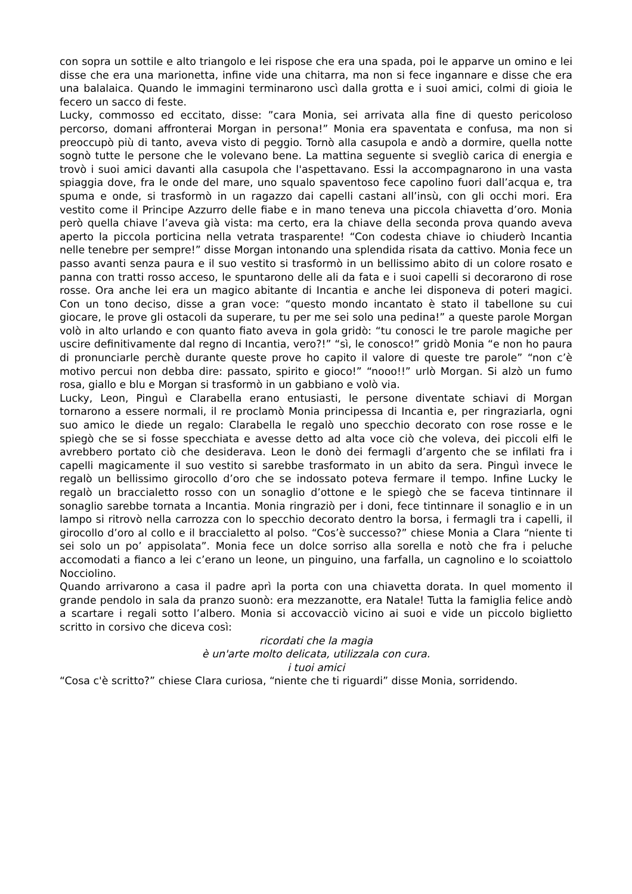con sopra un sottile e alto triangolo e lei rispose che era una spada, poi le apparve un omino e lei disse che era una marionetta, infine vide una chitarra, ma non si fece ingannare e disse che era una balalaica. Quando le immagini terminarono uscì dalla grotta e i suoi amici, colmi di gioia le fecero un sacco di feste.
Lucky, commosso ed eccitato, disse: ”cara Monia, sei arrivata alla fine di questo pericoloso percorso, domani affronterai Morgan in persona!” Monia era spaventata e confusa, ma non si preoccupò più di tanto, aveva visto di peggio. Tornò alla casupola e andò a dormire, quella notte sognò tutte le persone che le volevano bene. La mattina seguente si svegliò carica di energia e trovò i suoi amici davanti alla casupola che l'aspettavano. Essi la accompagnarono in una vasta spiaggia dove, fra le onde del mare, uno squalo spaventoso fece capolino fuori dall’acqua e, tra spuma e onde, si trasformò in un ragazzo dai capelli castani all’insù, con gli occhi mori. Era vestito come il Principe Azzurro delle fiabe e in mano teneva una piccola chiavetta d’oro. Monia però quella chiave l’aveva già vista: ma certo, era la chiave della seconda prova quando aveva aperto la piccola porticina nella vetrata trasparente! “Con codesta chiave io chiuderò Incantia nelle tenebre per sempre!” disse Morgan intonando una splendida risata da cattivo. Monia fece un passo avanti senza paura e il suo vestito si trasformò in un bellissimo abito di un colore rosato e panna con tratti rosso acceso, le spuntarono delle ali da fata e i suoi capelli si decorarono di rose rosse. Ora anche lei era un magico abitante di Incantia e anche lei disponeva di poteri magici. Con un tono deciso, disse a gran voce: “questo mondo incantato è stato il tabellone su cui giocare, le prove gli ostacoli da superare, tu per me sei solo una pedina!” a queste parole Morgan volò in alto urlando e con quanto fiato aveva in gola gridò: “tu conosci le tre parole magiche per uscire definitivamente dal regno di Incantia, vero?!” “sì, le conosco!” gridò Monia “e non ho paura di pronunciarle perchè durante queste prove ho capito il valore di queste tre parole” “non c’è motivo percui non debba dire: passato, spirito e gioco!” “nooo!!” urlò Morgan. Si alzò un fumo rosa, giallo e blu e Morgan si trasformò in un gabbiano e volò via.
Lucky, Leon, Pinguì e Clarabella erano entusiasti, le persone diventate schiavi di Morgan tornarono a essere normali, il re proclamò Monia principessa di Incantia e, per ringraziarla, ogni suo amico le diede un regalo: Clarabella le regalò uno specchio decorato con rose rosse e le spiegò che se si fosse specchiata e avesse detto ad alta voce ciò che voleva, dei piccoli elfi le avrebbero portato ciò che desiderava. Leon le donò dei fermagli d’argento che se infilati fra i capelli magicamente il suo vestito si sarebbe trasformato in un abito da sera. Pinguì invece le regalò un bellissimo girocollo d’oro che se indossato poteva fermare il tempo. Infine Lucky le regalò un braccialetto rosso con un sonaglio d’ottone e le spiegò che se faceva tintinnare il sonaglio sarebbe tornata a Incantia. Monia ringraziò per i doni, fece tintinnare il sonaglio e in un lampo si ritrovò nella carrozza con lo specchio decorato dentro la borsa, i fermagli tra i capelli, il girocollo d’oro al collo e il braccialetto al polso. “Cos’è successo?” chiese Monia a Clara “niente ti sei solo un po’ appisolata”. Monia fece un dolce sorriso alla sorella e notò che fra i peluche accomodati a fianco a lei c’erano un leone, un pinguino, una farfalla, un cagnolino e lo scoiattolo Nocciolino.
Quando arrivarono a casa il padre aprì la porta con una chiavetta dorata. In quel momento il grande pendolo in sala da pranzo suonò: era mezzanotte, era Natale! Tutta la famiglia felice andò a scartare i regali sotto l’albero. Monia si accovacciò vicino ai suoi e vide un piccolo biglietto scritto in corsivo che diceva così:
ricordati che la magia
è un'arte molto delicata, utilizzala con cura.
i tuoi amici
“Cosa c'è scritto?” chiese Clara curiosa, “niente che ti riguardi” disse Monia, sorridendo.